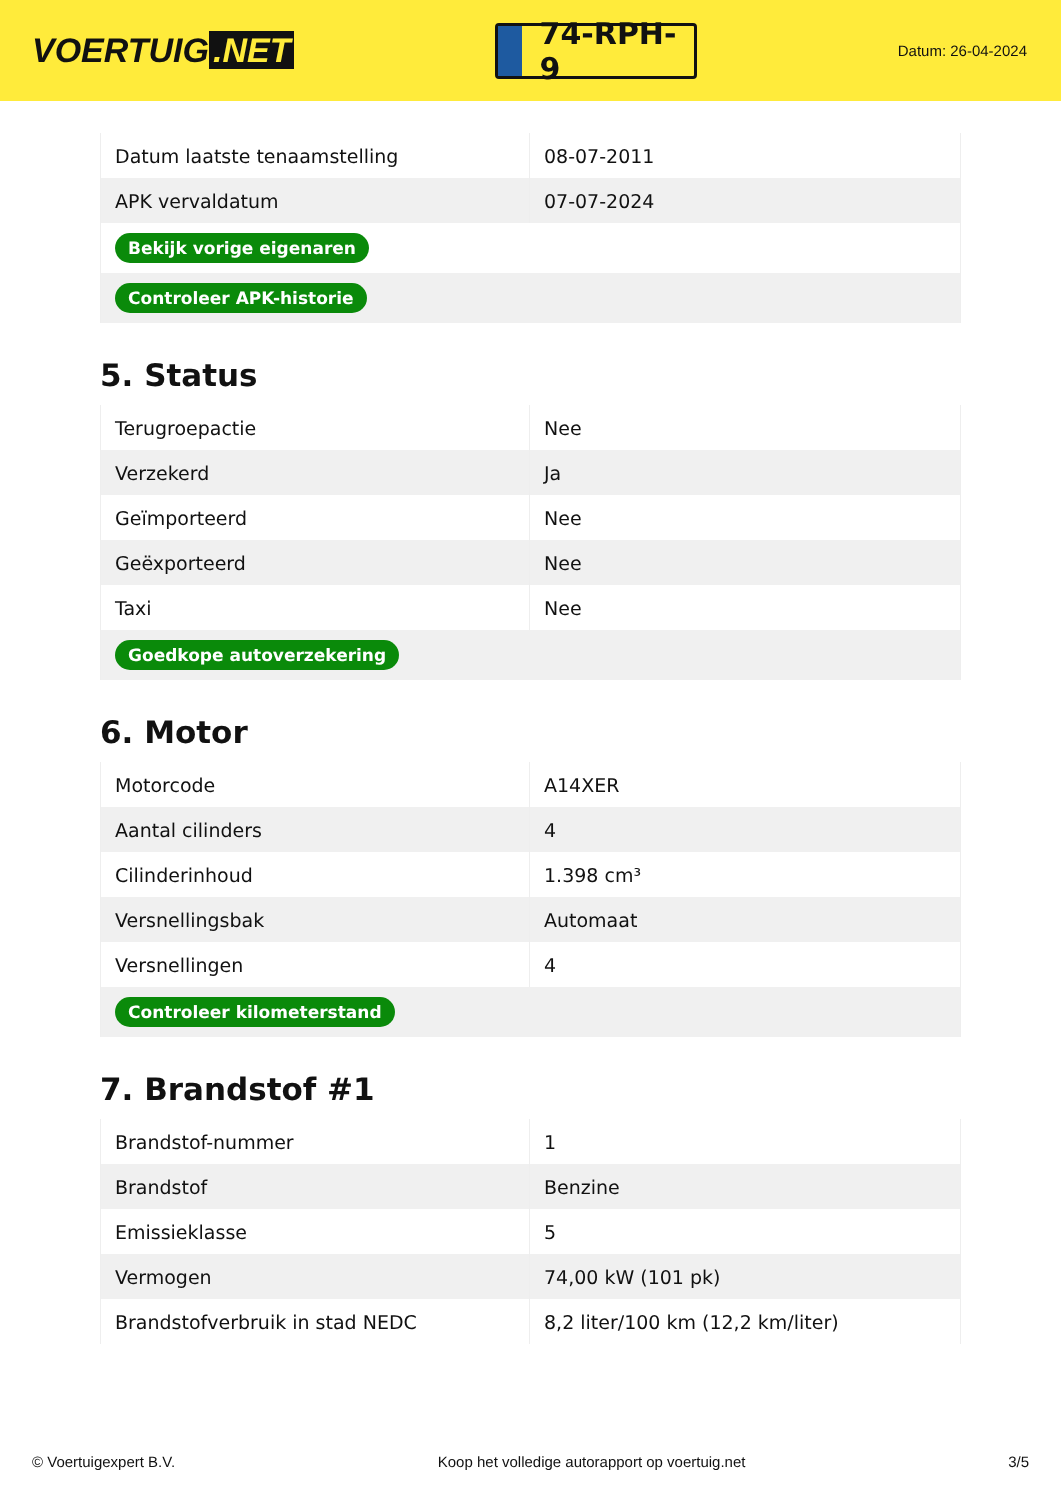VOERTUIG.NET
74-RPH-9
Datum: 26-04-2024
| Datum laatste tenaamstelling | 08-07-2011 |
| APK vervaldatum | 07-07-2024 |
| Bekijk vorige eigenaren | |
| Controleer APK-historie | |
5. Status
| Terugroepactie | Nee |
| Verzekerd | Ja |
| Geïmporteerd | Nee |
| Geëxporteerd | Nee |
| Taxi | Nee |
| Goedkope autoverzekering | |
6. Motor
| Motorcode | A14XER |
| Aantal cilinders | 4 |
| Cilinderinhoud | 1.398 cm³ |
| Versnellingsbak | Automaat |
| Versnellingen | 4 |
| Controleer kilometerstand | |
7. Brandstof #1
| Brandstof-nummer | 1 |
| Brandstof | Benzine |
| Emissieklasse | 5 |
| Vermogen | 74,00 kW (101 pk) |
| Brandstofverbruik in stad NEDC | 8,2 liter/100 km (12,2 km/liter) |
© Voertuigexpert B.V. Koop het volledige autorapport op voertuig.net 3/5